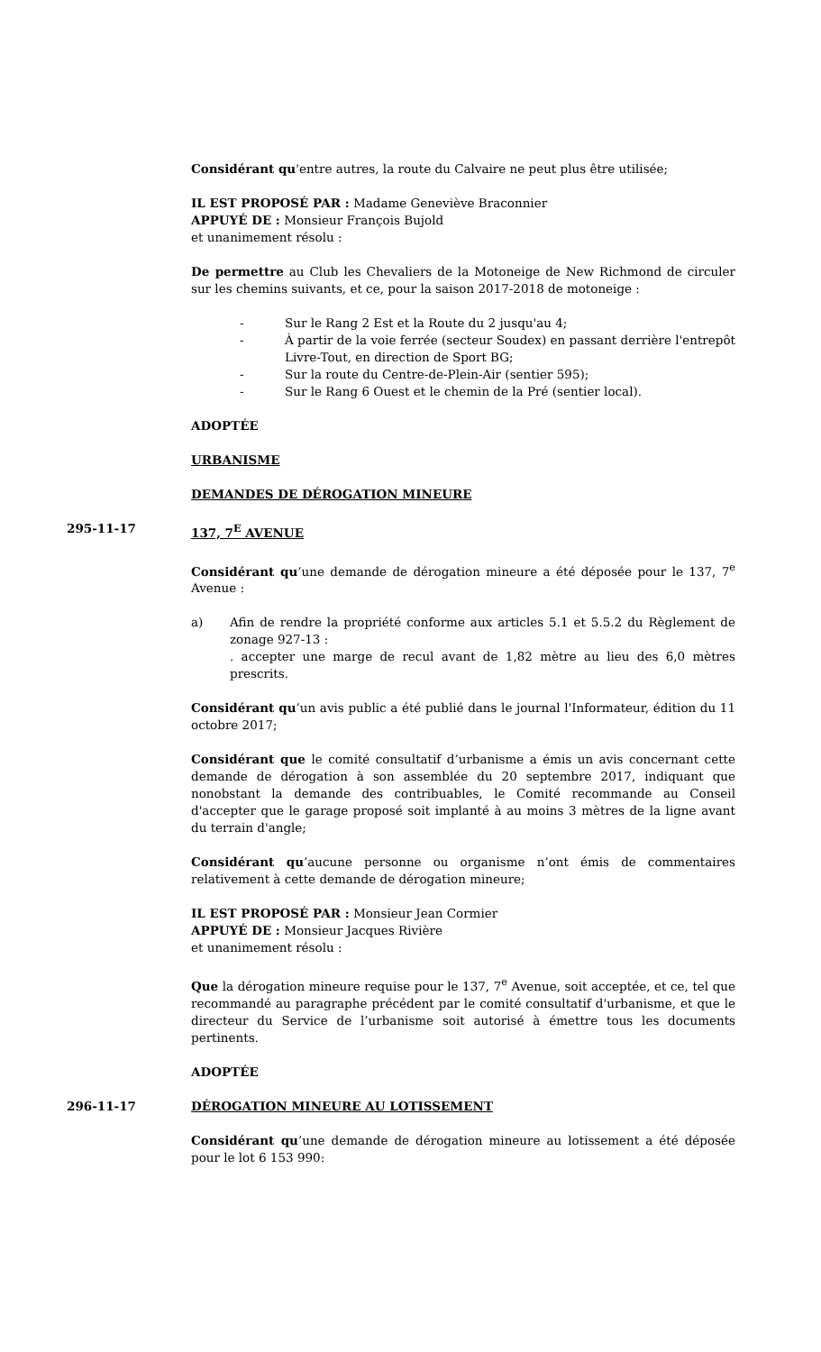Considérant qu'entre autres, la route du Calvaire ne peut plus être utilisée;
IL EST PROPOSÉ PAR : Madame Geneviève Braconnier
APPUYÉ DE : Monsieur François Bujold
et unanimement résolu :
De permettre au Club les Chevaliers de la Motoneige de New Richmond de circuler sur les chemins suivants, et ce, pour la saison 2017-2018 de motoneige :
- Sur le Rang 2 Est et la Route du 2 jusqu'au 4;
- À partir de la voie ferrée (secteur Soudex) en passant derrière l'entrepôt Livre-Tout, en direction de Sport BG;
- Sur la route du Centre-de-Plein-Air (sentier 595);
- Sur le Rang 6 Ouest et le chemin de la Pré (sentier local).
ADOPTÉE
URBANISME
DEMANDES DE DÉROGATION MINEURE
295-11-17 137, 7<sup>E</sup> AVENUE
Considérant qu’une demande de dérogation mineure a été déposée pour le 137, 7<sup>e</sup> Avenue :
a) Afin de rendre la propriété conforme aux articles 5.1 et 5.5.2 du Règlement de zonage 927-13 :
. accepter une marge de recul avant de 1,82 mètre au lieu des 6,0 mètres prescrits.
Considérant qu’un avis public a été publié dans le journal l'Informateur, édition du 11 octobre 2017;
Considérant que le comité consultatif d’urbanisme a émis un avis concernant cette demande de dérogation à son assemblée du 20 septembre 2017, indiquant que nonobstant la demande des contribuables, le Comité recommande au Conseil d'accepter que le garage proposé soit implanté à au moins 3 mètres de la ligne avant du terrain d'angle;
Considérant qu’aucune personne ou organisme n’ont émis de commentaires relativement à cette demande de dérogation mineure;
IL EST PROPOSÉ PAR : Monsieur Jean Cormier
APPUYÉ DE : Monsieur Jacques Rivière
et unanimement résolu :
Que la dérogation mineure requise pour le 137, 7<sup>e</sup> Avenue, soit acceptée, et ce, tel que recommandé au paragraphe précédent par le comité consultatif d'urbanisme, et que le directeur du Service de l’urbanisme soit autorisé à émettre tous les documents pertinents.
ADOPTÉE
296-11-17 DÉROGATION MINEURE AU LOTISSEMENT
Considérant qu’une demande de dérogation mineure au lotissement a été déposée pour le lot 6 153 990: